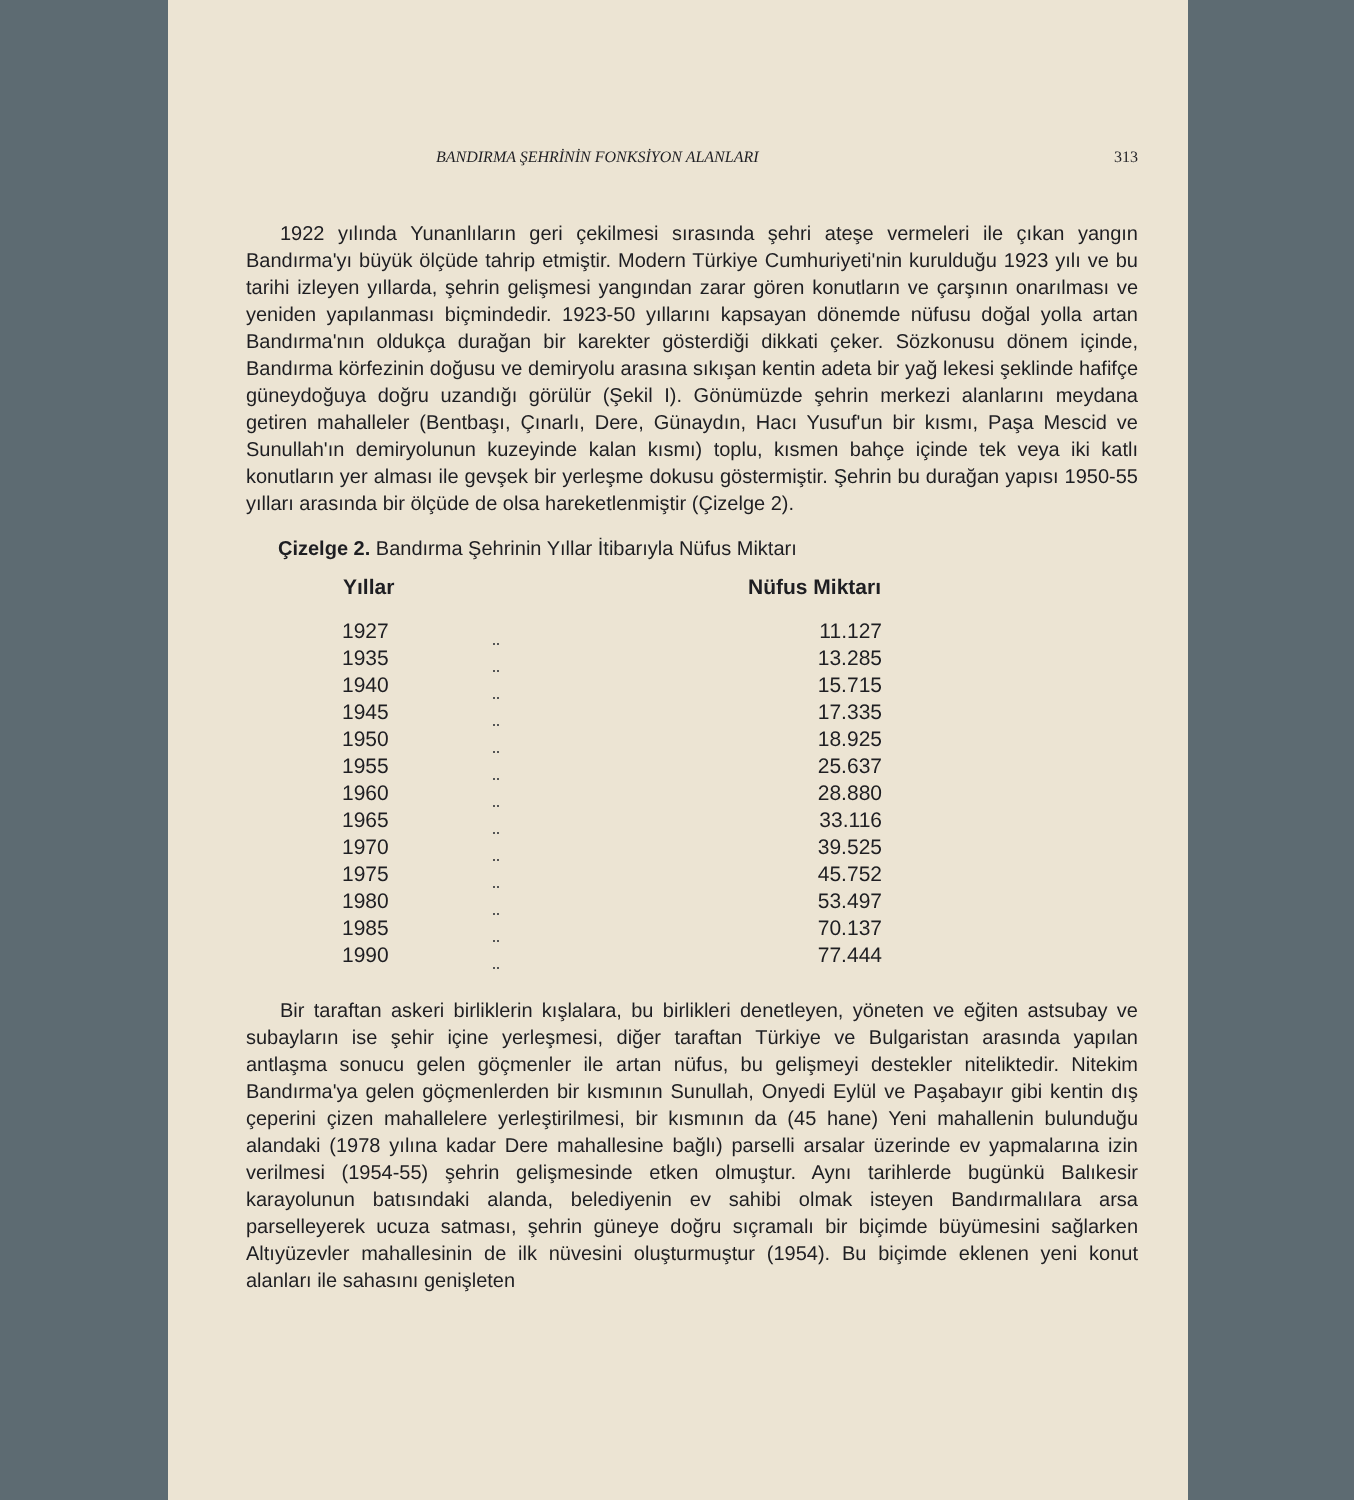BANDIRMA ŞEHRİNİN FONKSİYON ALANLARI 313
1922 yılında Yunanlıların geri çekilmesi sırasında şehri ateşe vermeleri ile çıkan yangın Bandırma'yı büyük ölçüde tahrip etmiştir. Modern Türkiye Cumhuriyeti'nin kurulduğu 1923 yılı ve bu tarihi izleyen yıllarda, şehrin gelişmesi yangından zarar gören konutların ve çarşının onarılması ve yeniden yapılanması biçmindedir. 1923-50 yıllarını kapsayan dönemde nüfusu doğal yolla artan Bandırma'nın oldukça durağan bir karekter gösterdiği dikkati çeker. Sözkonusu dönem içinde, Bandırma körfezinin doğusu ve demiryolu arasına sıkışan kentin adeta bir yağ lekesi şeklinde hafifçe güneydoğuya doğru uzandığı görülür (Şekil I). Gönümüzde şehrin merkezi alanlarını meydana getiren mahalleler (Bentbaşı, Çınarlı, Dere, Günaydın, Hacı Yusuf'un bir kısmı, Paşa Mescid ve Sunullah'ın demiryolunun kuzeyinde kalan kısmı) toplu, kısmen bahçe içinde tek veya iki katlı konutların yer alması ile gevşek bir yerleşme dokusu göstermiştir. Şehrin bu durağan yapısı 1950-55 yılları arasında bir ölçüde de olsa hareketlenmiştir (Çizelge 2).
Çizelge 2. Bandırma Şehrinin Yıllar İtibarıyla Nüfus Miktarı
| Yıllar | | Nüfus Miktarı |
| --- | --- | --- |
| 1927 | | 11.127 |
| 1935 | | 13.285 |
| 1940 | | 15.715 |
| 1945 | | 17.335 |
| 1950 | | 18.925 |
| 1955 | | 25.637 |
| 1960 | | 28.880 |
| 1965 | | 33.116 |
| 1970 | | 39.525 |
| 1975 | | 45.752 |
| 1980 | | 53.497 |
| 1985 | | 70.137 |
| 1990 | | 77.444 |
Bir taraftan askeri birliklerin kışlalara, bu birlikleri denetleyen, yöneten ve eğiten astsubay ve subayların ise şehir içine yerleşmesi, diğer taraftan Türkiye ve Bulgaristan arasında yapılan antlaşma sonucu gelen göçmenler ile artan nüfus, bu gelişmeyi destekler niteliktedir. Nitekim Bandırma'ya gelen göçmenlerden bir kısmının Sunullah, Onyedi Eylül ve Paşabayır gibi kentin dış çeperini çizen mahallelere yerleştirilmesi, bir kısmının da (45 hane) Yeni mahallenin bulunduğu alandaki (1978 yılına kadar Dere mahallesine bağlı) parselli arsalar üzerinde ev yapmalarına izin verilmesi (1954-55) şehrin gelişmesinde etken olmuştur. Aynı tarihlerde bugünkü Balıkesir karayolunun batısındaki alanda, belediyenin ev sahibi olmak isteyen Bandırmalılara arsa parselleyerek ucuza satması, şehrin güneye doğru sıçramalı bir biçimde büyümesini sağlarken Altıyüzevler mahallesinin de ilk nüvesini oluşturmuştur (1954). Bu biçimde eklenen yeni konut alanları ile sahasını genişleten